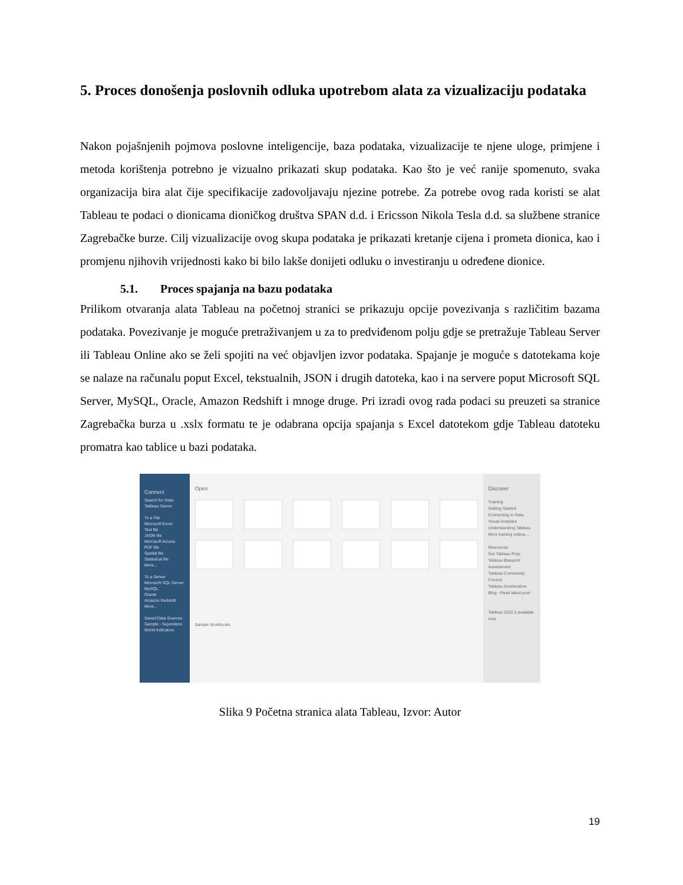5. Proces donošenja poslovnih odluka upotrebom alata za vizualizaciju podataka
Nakon pojašnjenih pojmova poslovne inteligencije, baza podataka, vizualizacije te njene uloge, primjene i metoda korištenja potrebno je vizualno prikazati skup podataka. Kao što je već ranije spomenuto, svaka organizacija bira alat čije specifikacije zadovoljavaju njezine potrebe. Za potrebe ovog rada koristi se alat Tableau te podaci o dionicama dioničkog društva SPAN d.d. i Ericsson Nikola Tesla d.d. sa službene stranice Zagrebačke burze. Cilj vizualizacije ovog skupa podataka je prikazati kretanje cijena i prometa dionica, kao i promjenu njihovih vrijednosti kako bi bilo lakše donijeti odluku o investiranju u određene dionice.
5.1. Proces spajanja na bazu podataka
Prilikom otvaranja alata Tableau na početnoj stranici se prikazuju opcije povezivanja s različitim bazama podataka. Povezivanje je moguće pretraživanjem u za to predviđenom polju gdje se pretražuje Tableau Server ili Tableau Online ako se želi spojiti na već objavljen izvor podataka. Spajanje je moguće s datotekama koje se nalaze na računalu poput Excel, tekstualnih, JSON i drugih datoteka, kao i na servere poput Microsoft SQL Server, MySQL, Oracle, Amazon Redshift i mnoge druge. Pri izradi ovog rada podaci su preuzeti sa stranice Zagrebačka burza u .xslx formatu te je odabrana opcija spajanja s Excel datotekom gdje Tableau datoteku promatra kao tablice u bazi podataka.
Connect
Search for Data
Tableau Server
To a File
Microsoft Excel
Text file
JSON file
Microsoft Access
PDF file
Spatial file
Statistical file
More...
To a Server
Microsoft SQL Server
MySQL
Oracle
Amazon Redshift
More...
Saved Data Sources
Sample - Superstore
World Indicators
Open
Sample Workbooks
Discover
Training
Getting Started
Connecting to Data
Visual Analytics
Understanding Tableau
More training videos...
Resources
Get Tableau Prep
Tableau Blueprint Assessment
Tableau Community Forums
Tableau Accelerators
Blog - Read latest post
Tableau 2022.2 available now
Slika 9 Početna stranica alata Tableau, Izvor: Autor
19